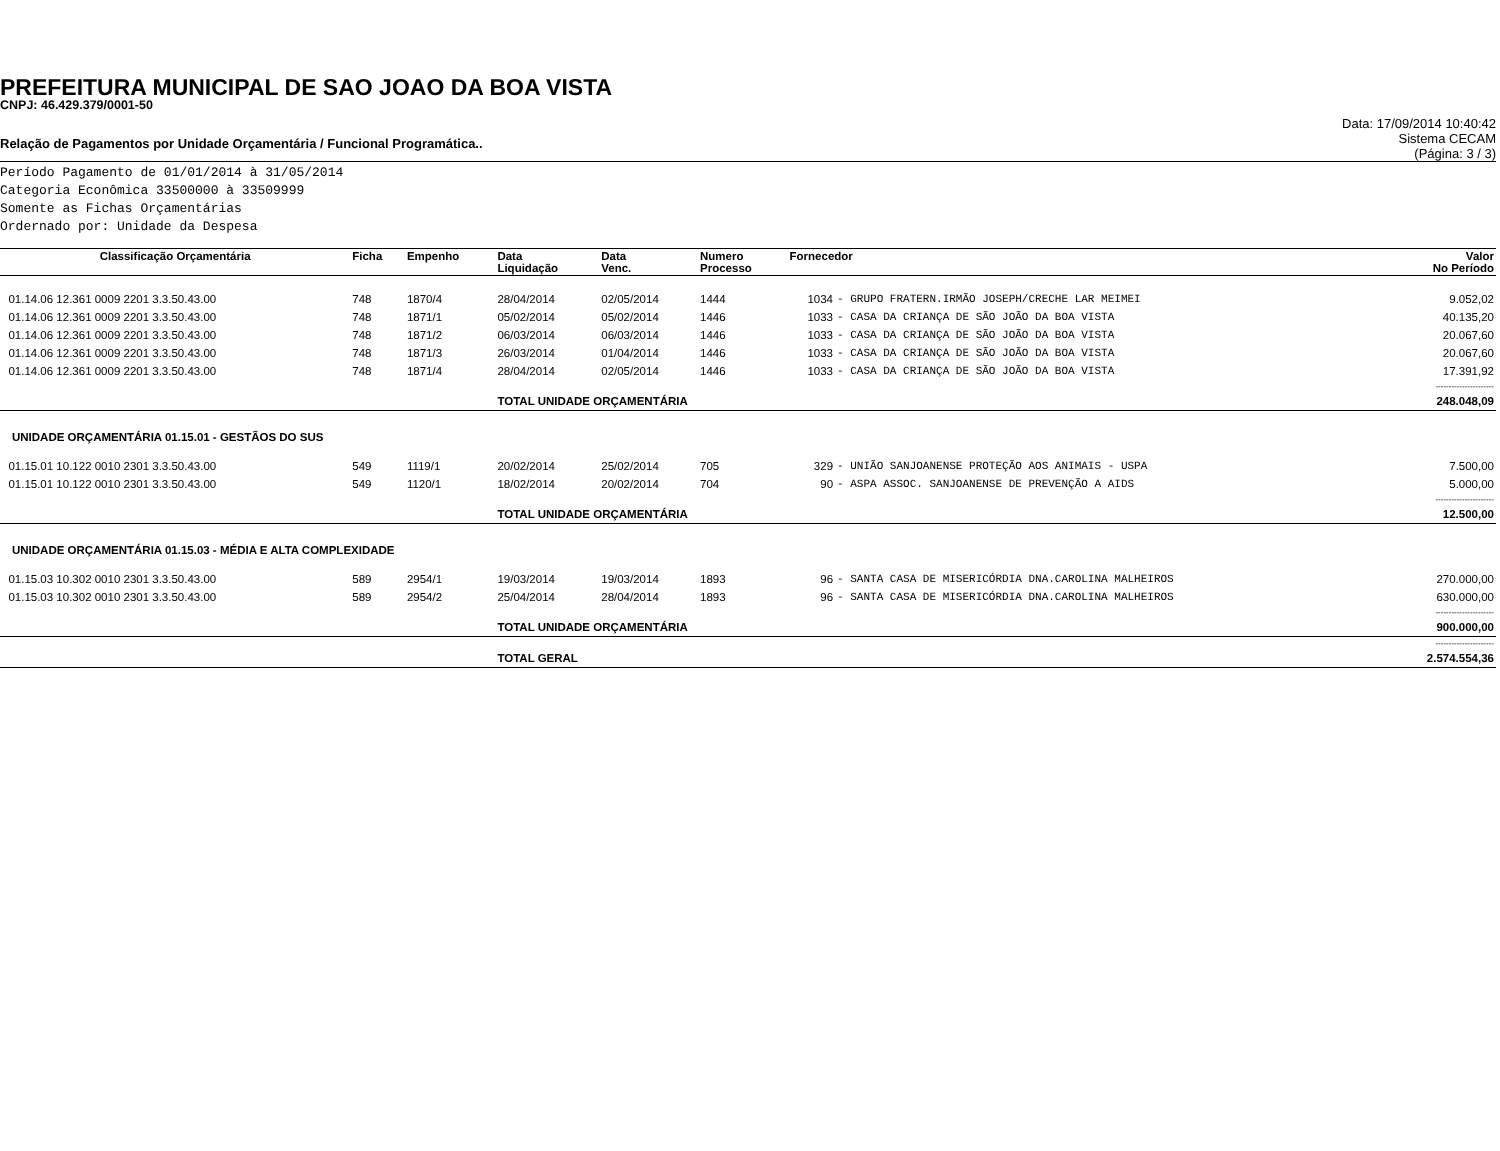PREFEITURA MUNICIPAL DE SAO JOAO DA BOA VISTA
CNPJ: 46.429.379/0001-50
Relação de Pagamentos por Unidade Orçamentária / Funcional Programática..
Data: 17/09/2014 10:40:42
Sistema CECAM
(Página: 3 / 3)
Período Pagamento de 01/01/2014 à 31/05/2014
Categoria Econômica 33500000 à 33509999
Somente as Fichas Orçamentárias
Ordernado por: Unidade da Despesa
| Classificação Orçamentária | Ficha | Empenho | Data Liquidação | Data Venc. | Numero Processo | Fornecedor | | Valor No Período |
| --- | --- | --- | --- | --- | --- | --- | --- | --- |
| 01.14.06 12.361 0009 2201 3.3.50.43.00 | 748 | 1870/4 | 28/04/2014 | 02/05/2014 | 1444 | 1034 | - GRUPO FRATERN.IRMÃO JOSEPH/CRECHE LAR MEIMEI | 9.052,02 |
| 01.14.06 12.361 0009 2201 3.3.50.43.00 | 748 | 1871/1 | 05/02/2014 | 05/02/2014 | 1446 | 1033 | - CASA DA CRIANÇA DE SÃO JOÃO DA BOA VISTA | 40.135,20 |
| 01.14.06 12.361 0009 2201 3.3.50.43.00 | 748 | 1871/2 | 06/03/2014 | 06/03/2014 | 1446 | 1033 | - CASA DA CRIANÇA DE SÃO JOÃO DA BOA VISTA | 20.067,60 |
| 01.14.06 12.361 0009 2201 3.3.50.43.00 | 748 | 1871/3 | 26/03/2014 | 01/04/2014 | 1446 | 1033 | - CASA DA CRIANÇA DE SÃO JOÃO DA BOA VISTA | 20.067,60 |
| 01.14.06 12.361 0009 2201 3.3.50.43.00 | 748 | 1871/4 | 28/04/2014 | 02/05/2014 | 1446 | 1033 | - CASA DA CRIANÇA DE SÃO JOÃO DA BOA VISTA | 17.391,92 |
| ---------------------- | | | | | | | | |
| | | | TOTAL UNIDADE ORÇAMENTÁRIA | | | | | 248.048,09 |
| UNIDADE ORÇAMENTÁRIA 01.15.01 - GESTÃOS DO SUS | | | | | | | | |
| 01.15.01 10.122 0010 2301 3.3.50.43.00 | 549 | 1119/1 | 20/02/2014 | 25/02/2014 | 705 | 329 | - UNIÃO SANJOANENSE PROTEÇÃO AOS ANIMAIS - USPA | 7.500,00 |
| 01.15.01 10.122 0010 2301 3.3.50.43.00 | 549 | 1120/1 | 18/02/2014 | 20/02/2014 | 704 | 90 | - ASPA ASSOC. SANJOANENSE DE PREVENÇÃO A AIDS | 5.000,00 |
| ---------------------- | | | | | | | | |
| | | | TOTAL UNIDADE ORÇAMENTÁRIA | | | | | 12.500,00 |
| UNIDADE ORÇAMENTÁRIA 01.15.03 - MÉDIA E ALTA COMPLEXIDADE | | | | | | | | |
| 01.15.03 10.302 0010 2301 3.3.50.43.00 | 589 | 2954/1 | 19/03/2014 | 19/03/2014 | 1893 | 96 | - SANTA CASA DE MISERICÓRDIA DNA.CAROLINA MALHEIROS | 270.000,00 |
| 01.15.03 10.302 0010 2301 3.3.50.43.00 | 589 | 2954/2 | 25/04/2014 | 28/04/2014 | 1893 | 96 | - SANTA CASA DE MISERICÓRDIA DNA.CAROLINA MALHEIROS | 630.000,00 |
| ---------------------- | | | | | | | | |
| | | | TOTAL UNIDADE ORÇAMENTÁRIA | | | | | 900.000,00 |
| ---------------------- | | | | | | | | |
| | | | TOTAL GERAL | | | | | 2.574.554,36 |